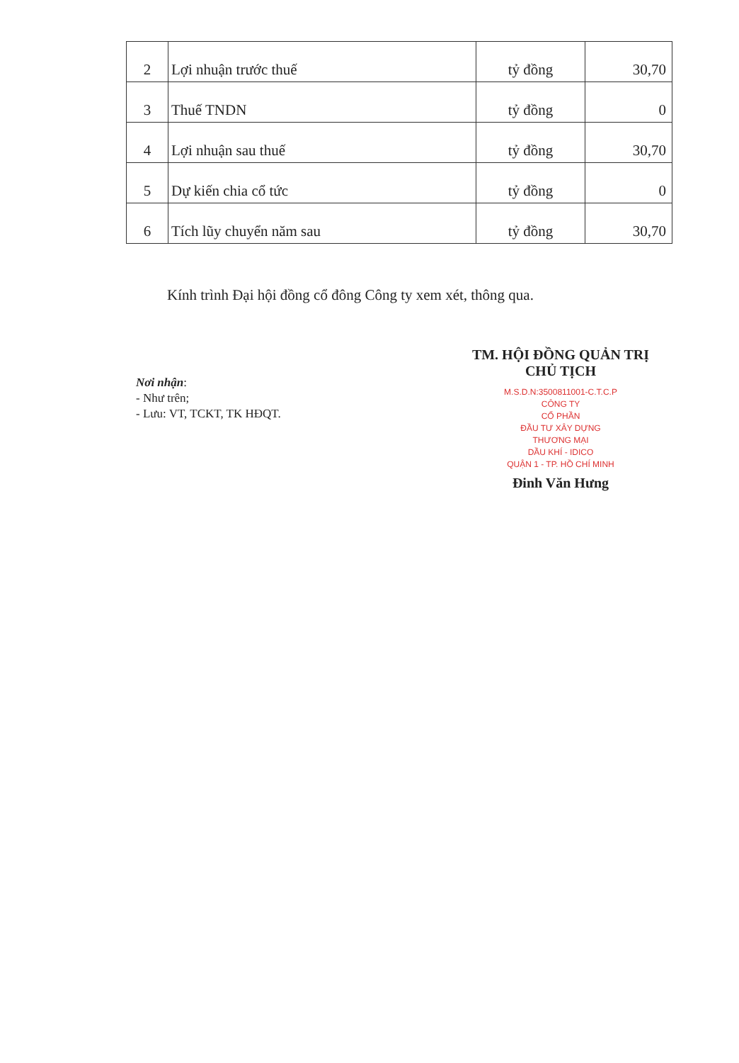| 2 | Lợi nhuận trước thuế | tỷ đồng | 30,70 |
| 3 | Thuế TNDN | tỷ đồng | 0 |
| 4 | Lợi nhuận sau thuế | tỷ đồng | 30,70 |
| 5 | Dự kiến chia cổ tức | tỷ đồng | 0 |
| 6 | Tích lũy chuyển năm sau | tỷ đồng | 30,70 |
Kính trình Đại hội đồng cổ đông Công ty xem xét, thông qua.
Nơi nhận:
- Như trên;
- Lưu: VT, TCKT, TK HĐQT.
TM. HỘI ĐỒNG QUẢN TRỊ
CHỦ TỊCH
M.S.D.N:3500811001-C.T.C.P
CÔNG TY
CỔ PHẦN
ĐẦU TƯ XÂY DỰNG
THƯƠNG MẠI
DẦU KHÍ - IDICO
QUẬN 1 - TP. HỒ CHÍ MINH
Đinh Văn Hưng